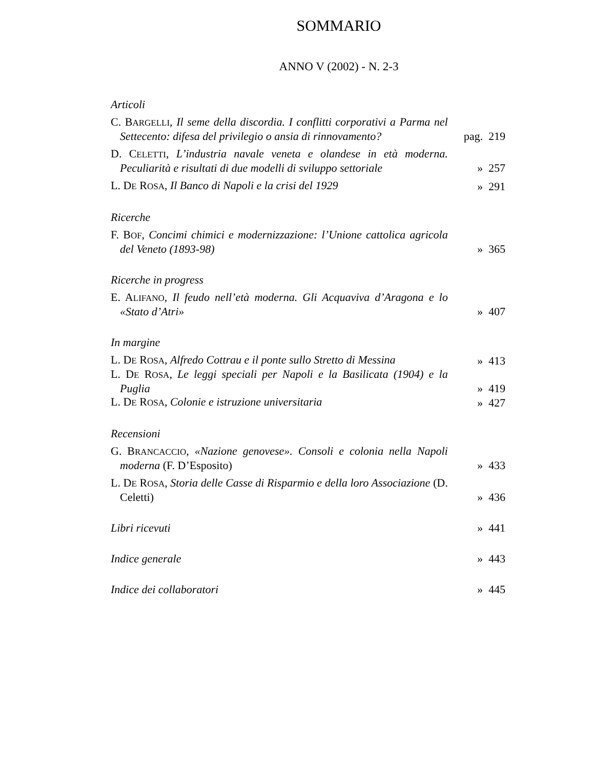SOMMARIO
ANNO V (2002) - N. 2-3
Articoli
C. BARGELLI, Il seme della discordia. I conflitti corporativi a Parma nel Settecento: difesa del privilegio o ansia di rinnovamento?
pag. 219
D. CELETTI, L’industria navale veneta e olandese in età moderna. Peculiarità e risultati di due modelli di sviluppo settoriale
» 257
L. DE ROSA, Il Banco di Napoli e la crisi del 1929
» 291
Ricerche
F. BOF, Concimi chimici e modernizzazione: l’Unione cattolica agricola del Veneto (1893-98)
» 365
Ricerche in progress
E. ALIFANO, Il feudo nell’età moderna. Gli Acquaviva d’Aragona e lo «Stato d’Atri»
» 407
In margine
L. DE ROSA, Alfredo Cottrau e il ponte sullo Stretto di Messina
» 413
L. DE ROSA, Le leggi speciali per Napoli e la Basilicata (1904) e la Puglia
» 419
L. DE ROSA, Colonie e istruzione universitaria » 427
Recensioni
G. BRANCACCIO, «Nazione genovese». Consoli e colonia nella Napoli moderna (F. D’Esposito)
» 433
L. DE ROSA, Storia delle Casse di Risparmio e della loro Associazione (D. Celetti)
» 436
Libri ricevuti » 441
Indice generale » 443
Indice dei collaboratori » 445